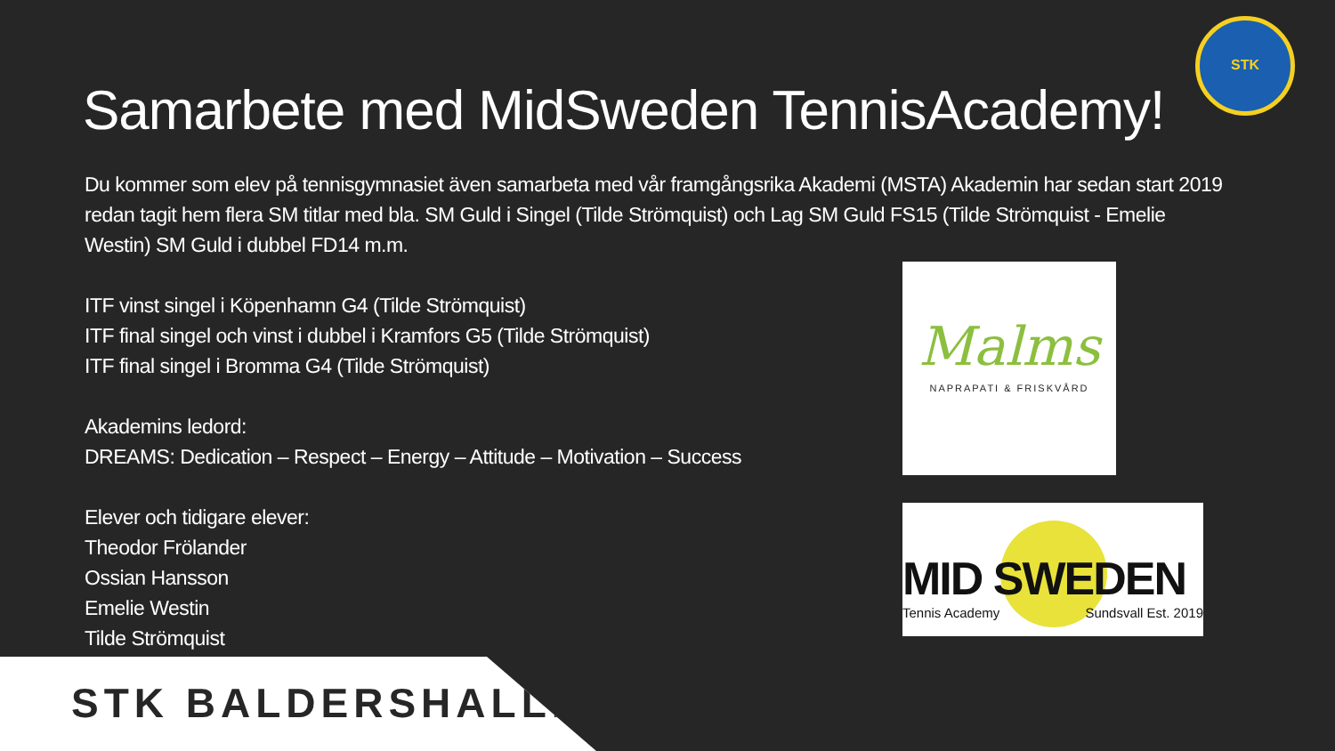STK
Samarbete med MidSweden TennisAcademy!
Du kommer som elev på tennisgymnasiet även samarbeta med vår framgångsrika Akademi (MSTA) Akademin har sedan start 2019 redan tagit hem flera SM titlar med bla. SM Guld i Singel (Tilde Strömquist) och Lag SM Guld FS15 (Tilde Strömquist - Emelie Westin) SM Guld i dubbel FD14 m.m.
ITF vinst singel i Köpenhamn G4 (Tilde Strömquist)
ITF final singel och vinst i dubbel i Kramfors G5 (Tilde Strömquist)
ITF final singel i Bromma G4 (Tilde Strömquist)
Akademins ledord:
DREAMS: Dedication – Respect – Energy – Attitude – Motivation – Success
Elever och tidigare elever:
Theodor Frölander
Ossian Hansson
Emelie Westin
Tilde Strömquist
Malms
NAPRAPATI & FRISKVÅRD
MID SWEDEN
Tennis Academy Sundsvall Est. 2019
STK BALDERSHALLEN